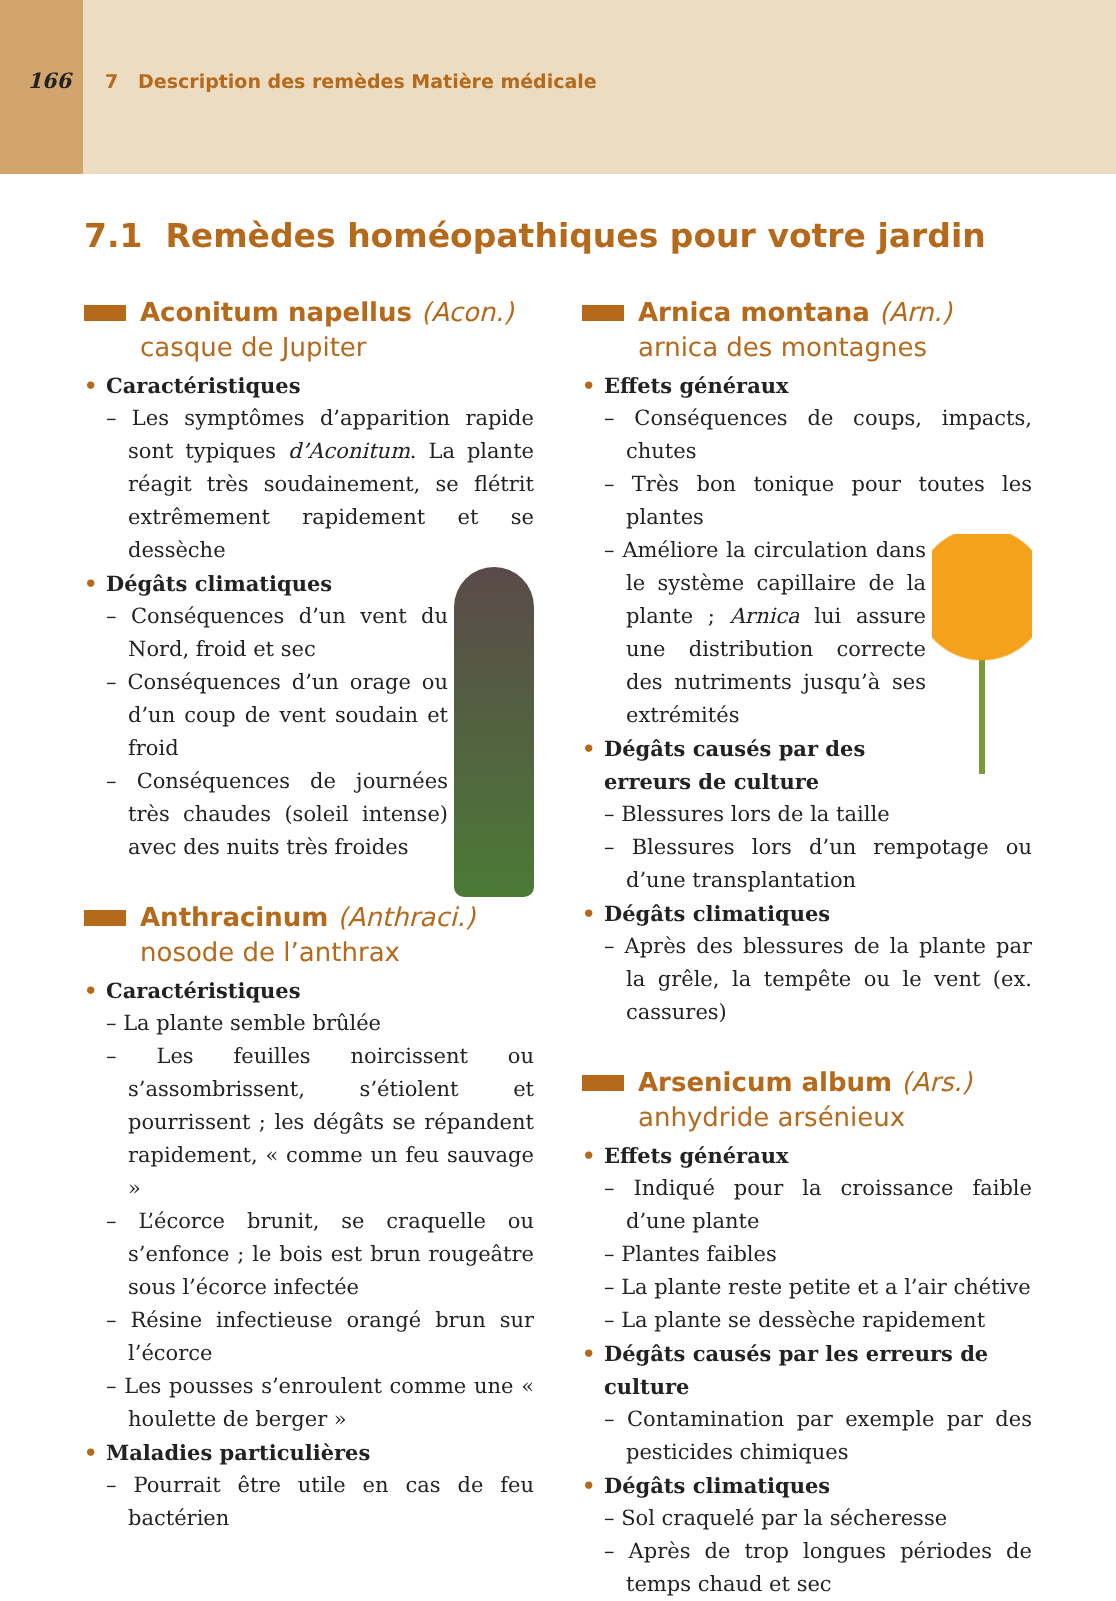166 7 Description des remèdes Matière médicale
7.1 Remèdes homéopathiques pour votre jardin
Aconitum napellus (Acon.)
casque de Jupiter
Caractéristiques
– Les symptômes d’apparition rapide sont typiques d’Aconitum. La plante réagit très soudainement, se flétrit extrêmement rapidement et se dessèche
Dégâts climatiques
– Conséquences d’un vent du Nord, froid et sec
– Conséquences d’un orage ou d’un coup de vent soudain et froid
– Conséquences de journées très chaudes (soleil intense) avec des nuits très froides
Anthracinum (Anthraci.)
nosode de l’anthrax
Caractéristiques
– La plante semble brûlée
– Les feuilles noircissent ou s’assombrissent, s’étiolent et pourrissent ; les dégâts se répandent rapidement, « comme un feu sauvage »
– L’écorce brunit, se craquelle ou s’enfonce ; le bois est brun rougeâtre sous l’écorce infectée
– Résine infectieuse orangé brun sur l’écorce
– Les pousses s’enroulent comme une « houlette de berger »
Maladies particulières
– Pourrait être utile en cas de feu bactérien
Arnica montana (Arn.)
arnica des montagnes
Effets généraux
– Conséquences de coups, impacts, chutes
– Très bon tonique pour toutes les plantes
– Améliore la circulation dans le système capillaire de la plante ; Arnica lui assure une distribution correcte des nutriments jusqu’à ses extrémités
Dégâts causés par des erreurs de culture
– Blessures lors de la taille
– Blessures lors d’un rempotage ou d’une transplantation
Dégâts climatiques
– Après des blessures de la plante par la grêle, la tempête ou le vent (ex. cassures)
Arsenicum album (Ars.)
anhydride arsénieux
Effets généraux
– Indiqué pour la croissance faible d’une plante
– Plantes faibles
– La plante reste petite et a l’air chétive
– La plante se dessèche rapidement
Dégâts causés par les erreurs de culture
– Contamination par exemple par des pesticides chimiques
Dégâts climatiques
– Sol craquelé par la sécheresse
– Après de trop longues périodes de temps chaud et sec